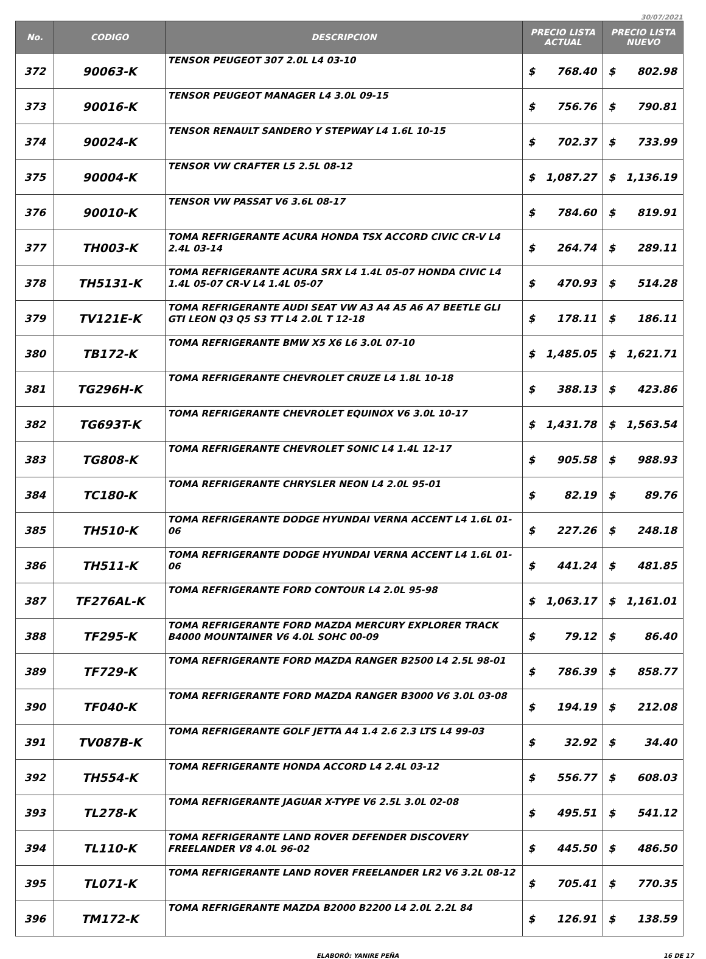30/07/2021
| No. | CODIGO | DESCRIPCION | PRECIO LISTA ACTUAL | | PRECIO LISTA NUEVO | |
| --- | --- | --- | --- | --- | --- | --- |
| 372 | 90063-K | TENSOR PEUGEOT 307 2.0L L4 03-10 | $ | 768.40 | $ | 802.98 |
| 373 | 90016-K | TENSOR PEUGEOT MANAGER L4 3.0L 09-15 | $ | 756.76 | $ | 790.81 |
| 374 | 90024-K | TENSOR RENAULT SANDERO Y STEPWAY L4 1.6L 10-15 | $ | 702.37 | $ | 733.99 |
| 375 | 90004-K | TENSOR VW CRAFTER L5 2.5L 08-12 | $ | 1,087.27 | $ | 1,136.19 |
| 376 | 90010-K | TENSOR VW PASSAT V6 3.6L 08-17 | $ | 784.60 | $ | 819.91 |
| 377 | TH003-K | TOMA REFRIGERANTE ACURA HONDA TSX ACCORD CIVIC CR-V L4 2.4L 03-14 | $ | 264.74 | $ | 289.11 |
| 378 | TH5131-K | TOMA REFRIGERANTE ACURA SRX L4 1.4L 05-07 HONDA CIVIC L4 1.4L 05-07 CR-V L4 1.4L 05-07 | $ | 470.93 | $ | 514.28 |
| 379 | TV121E-K | TOMA REFRIGERANTE AUDI SEAT VW A3 A4 A5 A6 A7 BEETLE GLI GTI LEON Q3 Q5 S3 TT L4 2.0L T 12-18 | $ | 178.11 | $ | 186.11 |
| 380 | TB172-K | TOMA REFRIGERANTE BMW X5 X6 L6 3.0L 07-10 | $ | 1,485.05 | $ | 1,621.71 |
| 381 | TG296H-K | TOMA REFRIGERANTE CHEVROLET CRUZE L4 1.8L 10-18 | $ | 388.13 | $ | 423.86 |
| 382 | TG693T-K | TOMA REFRIGERANTE CHEVROLET EQUINOX V6 3.0L 10-17 | $ | 1,431.78 | $ | 1,563.54 |
| 383 | TG808-K | TOMA REFRIGERANTE CHEVROLET SONIC L4 1.4L 12-17 | $ | 905.58 | $ | 988.93 |
| 384 | TC180-K | TOMA REFRIGERANTE CHRYSLER NEON L4 2.0L 95-01 | $ | 82.19 | $ | 89.76 |
| 385 | TH510-K | TOMA REFRIGERANTE DODGE HYUNDAI VERNA ACCENT L4 1.6L 01-06 | $ | 227.26 | $ | 248.18 |
| 386 | TH511-K | TOMA REFRIGERANTE DODGE HYUNDAI VERNA ACCENT L4 1.6L 01-06 | $ | 441.24 | $ | 481.85 |
| 387 | TF276AL-K | TOMA REFRIGERANTE FORD CONTOUR L4 2.0L 95-98 | $ | 1,063.17 | $ | 1,161.01 |
| 388 | TF295-K | TOMA REFRIGERANTE FORD MAZDA MERCURY EXPLORER TRACK B4000 MOUNTAINER V6 4.0L SOHC 00-09 | $ | 79.12 | $ | 86.40 |
| 389 | TF729-K | TOMA REFRIGERANTE FORD MAZDA RANGER B2500 L4 2.5L 98-01 | $ | 786.39 | $ | 858.77 |
| 390 | TF040-K | TOMA REFRIGERANTE FORD MAZDA RANGER B3000 V6 3.0L 03-08 | $ | 194.19 | $ | 212.08 |
| 391 | TV087B-K | TOMA REFRIGERANTE GOLF JETTA A4 1.4 2.6 2.3 LTS L4 99-03 | $ | 32.92 | $ | 34.40 |
| 392 | TH554-K | TOMA REFRIGERANTE HONDA ACCORD L4 2.4L 03-12 | $ | 556.77 | $ | 608.03 |
| 393 | TL278-K | TOMA REFRIGERANTE JAGUAR X-TYPE V6 2.5L 3.0L 02-08 | $ | 495.51 | $ | 541.12 |
| 394 | TL110-K | TOMA REFRIGERANTE LAND ROVER DEFENDER DISCOVERY FREELANDER V8 4.0L 96-02 | $ | 445.50 | $ | 486.50 |
| 395 | TL071-K | TOMA REFRIGERANTE LAND ROVER FREELANDER LR2 V6 3.2L 08-12 | $ | 705.41 | $ | 770.35 |
| 396 | TM172-K | TOMA REFRIGERANTE MAZDA B2000 B2200 L4 2.0L 2.2L 84 | $ | 126.91 | $ | 138.59 |
ELABORÓ: YANIRE PEÑA 16 DE 17